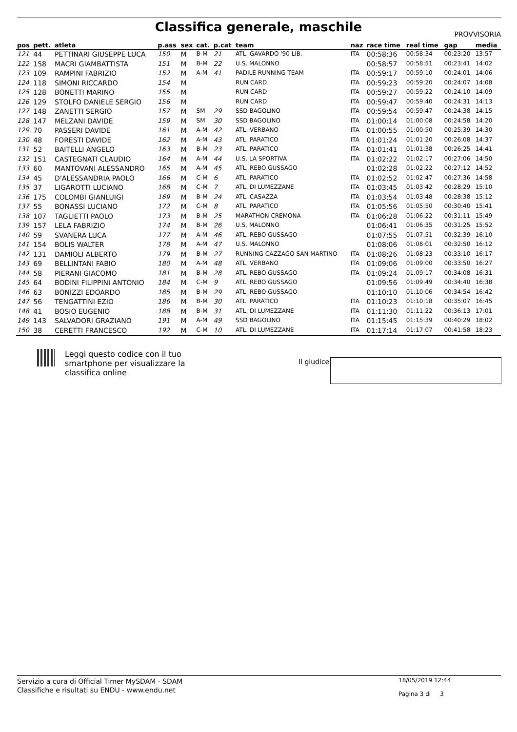Classifica generale, maschile PROVVISORIA
| pos | pett. | atleta | p.ass | sex | cat. | p.cat | team | naz | race time | real time | gap | media |
| --- | --- | --- | --- | --- | --- | --- | --- | --- | --- | --- | --- | --- |
| 121 | 44 | PETTINARI GIUSEPPE LUCA | 150 | M | B-M | 21 | ATL. GAVARDO '90 LIB. | ITA | 00:58:36 | 00:58:34 | 00:23:20 | 13:57 |
| 122 | 158 | MACRI GIAMBATTISTA | 151 | M | B-M | 22 | U.S. MALONNO | | 00:58:57 | 00:58:51 | 00:23:41 | 14:02 |
| 123 | 109 | RAMPINI FABRIZIO | 152 | M | A-M | 41 | PADILE RUNNING TEAM | ITA | 00:59:17 | 00:59:10 | 00:24:01 | 14:06 |
| 124 | 118 | SIMONI RICCARDO | 154 | M | | | RUN CARD | ITA | 00:59:23 | 00:59:20 | 00:24:07 | 14:08 |
| 125 | 128 | BONETTI MARINO | 155 | M | | | RUN CARD | ITA | 00:59:27 | 00:59:22 | 00:24:10 | 14:09 |
| 126 | 129 | STOLFO DANIELE SERGIO | 156 | M | | | RUN CARD | ITA | 00:59:47 | 00:59:40 | 00:24:31 | 14:13 |
| 127 | 148 | ZANETTI SERGIO | 157 | M | SM | 29 | SSD BAGOLINO | ITA | 00:59:54 | 00:59:47 | 00:24:38 | 14:15 |
| 128 | 147 | MELZANI DAVIDE | 159 | M | SM | 30 | SSD BAGOLINO | ITA | 01:00:14 | 01:00:08 | 00:24:58 | 14:20 |
| 129 | 70 | PASSERI DAVIDE | 161 | M | A-M | 42 | ATL. VERBANO | ITA | 01:00:55 | 01:00:50 | 00:25:39 | 14:30 |
| 130 | 48 | FORESTI DAVIDE | 162 | M | A-M | 43 | ATL. PARATICO | ITA | 01:01:24 | 01:01:20 | 00:26:08 | 14:37 |
| 131 | 52 | BAITELLI ANGELO | 163 | M | B-M | 23 | ATL. PARATICO | ITA | 01:01:41 | 01:01:38 | 00:26:25 | 14:41 |
| 132 | 151 | CASTEGNATI CLAUDIO | 164 | M | A-M | 44 | U.S. LA SPORTIVA | ITA | 01:02:22 | 01:02:17 | 00:27:06 | 14:50 |
| 133 | 60 | MANTOVANI ALESSANDRO | 165 | M | A-M | 45 | ATL. REBO GUSSAGO | | 01:02:28 | 01:02:22 | 00:27:12 | 14:52 |
| 134 | 45 | D'ALESSANDRIA PAOLO | 166 | M | C-M | 6 | ATL. PARATICO | ITA | 01:02:52 | 01:02:47 | 00:27:36 | 14:58 |
| 135 | 37 | LIGAROTTI LUCIANO | 168 | M | C-M | 7 | ATL. DI LUMEZZANE | ITA | 01:03:45 | 01:03:42 | 00:28:29 | 15:10 |
| 136 | 175 | COLOMBI GIANLUIGI | 169 | M | B-M | 24 | ATL. CASAZZA | ITA | 01:03:54 | 01:03:48 | 00:28:38 | 15:12 |
| 137 | 55 | BONASSI LUCIANO | 172 | M | C-M | 8 | ATL. PARATICO | ITA | 01:05:56 | 01:05:50 | 00:30:40 | 15:41 |
| 138 | 107 | TAGLIETTI PAOLO | 173 | M | B-M | 25 | MARATHON CREMONA | ITA | 01:06:28 | 01:06:22 | 00:31:11 | 15:49 |
| 139 | 157 | LELA FABRIZIO | 174 | M | B-M | 26 | U.S. MALONNO | | 01:06:41 | 01:06:35 | 00:31:25 | 15:52 |
| 140 | 59 | SVANERA LUCA | 177 | M | A-M | 46 | ATL. REBO GUSSAGO | | 01:07:55 | 01:07:51 | 00:32:39 | 16:10 |
| 141 | 154 | BOLIS WALTER | 178 | M | A-M | 47 | U.S. MALONNO | | 01:08:06 | 01:08:01 | 00:32:50 | 16:12 |
| 142 | 131 | DAMIOLI ALBERTO | 179 | M | B-M | 27 | RUNNING CAZZAGO SAN MARTINO | ITA | 01:08:26 | 01:08:23 | 00:33:10 | 16:17 |
| 143 | 69 | BELLINTANI FABIO | 180 | M | A-M | 48 | ATL. VERBANO | ITA | 01:09:06 | 01:09:00 | 00:33:50 | 16:27 |
| 144 | 58 | PIERANI GIACOMO | 181 | M | B-M | 28 | ATL. REBO GUSSAGO | ITA | 01:09:24 | 01:09:17 | 00:34:08 | 16:31 |
| 145 | 64 | BODINI FILIPPINI ANTONIO | 184 | M | C-M | 9 | ATL. REBO GUSSAGO | | 01:09:56 | 01:09:49 | 00:34:40 | 16:38 |
| 146 | 63 | BONIZZI EDOARDO | 185 | M | B-M | 29 | ATL. REBO GUSSAGO | | 01:10:10 | 01:10:06 | 00:34:54 | 16:42 |
| 147 | 56 | TENGATTINI EZIO | 186 | M | B-M | 30 | ATL. PARATICO | ITA | 01:10:23 | 01:10:18 | 00:35:07 | 16:45 |
| 148 | 41 | BOSIO EUGENIO | 188 | M | B-M | 31 | ATL. DI LUMEZZANE | ITA | 01:11:30 | 01:11:22 | 00:36:13 | 17:01 |
| 149 | 143 | SALVADORI GRAZIANO | 191 | M | A-M | 49 | SSD BAGOLINO | ITA | 01:15:45 | 01:15:39 | 00:40:29 | 18:02 |
| 150 | 38 | CERETTI FRANCESCO | 192 | M | C-M | 10 | ATL. DI LUMEZZANE | ITA | 01:17:14 | 01:17:07 | 00:41:58 | 18:23 |
Leggi questo codice con il tuo
smartphone per visualizzare la
classifica online
Il giudice
Servizio a cura di Official Timer MySDAM - SDAM
Classifiche e risultati su ENDU - www.endu.net
18/05/2019 12:44
Pagina 3 di 3